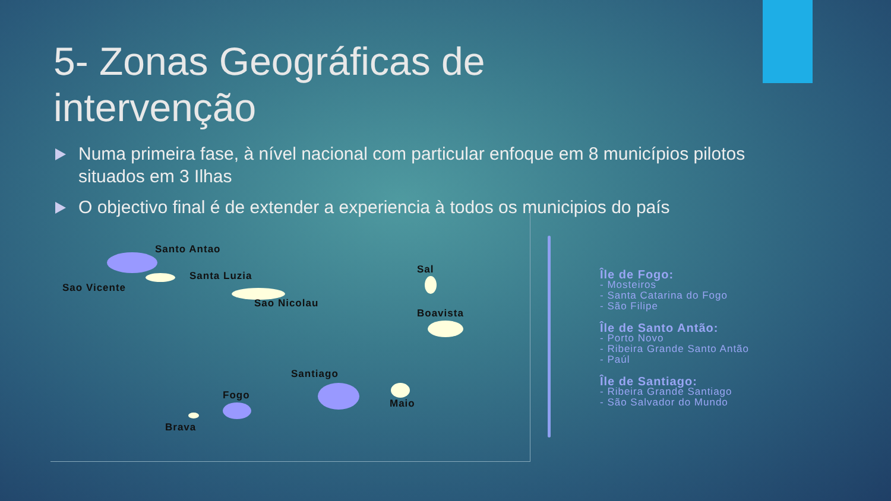5- Zonas Geográficas de intervenção
Numa primeira fase, à nível nacional com particular enfoque em 8 municípios pilotos situados em 3 Ilhas
O objectivo final é de extender a experiencia à todos os municipios do país
Santo Antao
Santa Luzia
Sao Vicente
Sao Nicolau
Sal
Boavista
Santiago
Fogo
Maio
Brava
Île de Fogo:
- Mosteiros
- Santa Catarina do Fogo
- São Filipe
Île de Santo Antão:
- Porto Novo
- Ribeira Grande Santo Antão
- Paúl
Île de Santiago:
- Ribeira Grande Santiago
- São Salvador do Mundo